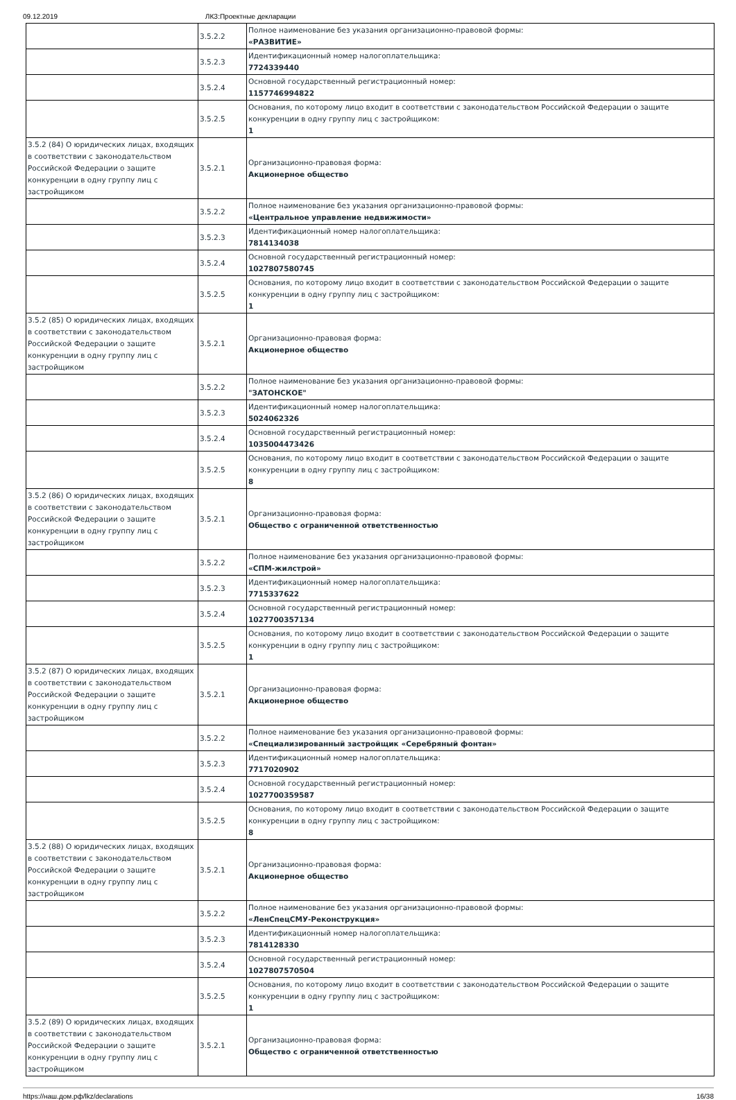09.12.2019 ЛКЗ:Проектные декларации
| | 3.5.2.2 | Полное наименование без указания организационно-правовой формы: «РАЗВИТИЕ» |
| | 3.5.2.3 | Идентификационный номер налогоплательщика: 7724339440 |
| | 3.5.2.4 | Основной государственный регистрационный номер: 1157746994822 |
| | 3.5.2.5 | Основания, по которому лицо входит в соответствии с законодательством Российской Федерации о защите конкуренции в одну группу лиц с застройщиком: 1 |
| 3.5.2 (84) О юридических лицах, входящих в соответствии с законодательством Российской Федерации о защите конкуренции в одну группу лиц с застройщиком | 3.5.2.1 | Организационно-правовая форма: Акционерное общество |
| | 3.5.2.2 | Полное наименование без указания организационно-правовой формы: «Центральное управление недвижимости» |
| | 3.5.2.3 | Идентификационный номер налогоплательщика: 7814134038 |
| | 3.5.2.4 | Основной государственный регистрационный номер: 1027807580745 |
| | 3.5.2.5 | Основания, по которому лицо входит в соответствии с законодательством Российской Федерации о защите конкуренции в одну группу лиц с застройщиком: 1 |
| 3.5.2 (85) О юридических лицах, входящих в соответствии с законодательством Российской Федерации о защите конкуренции в одну группу лиц с застройщиком | 3.5.2.1 | Организационно-правовая форма: Акционерное общество |
| | 3.5.2.2 | Полное наименование без указания организационно-правовой формы: "ЗАТОНСКОЕ" |
| | 3.5.2.3 | Идентификационный номер налогоплательщика: 5024062326 |
| | 3.5.2.4 | Основной государственный регистрационный номер: 1035004473426 |
| | 3.5.2.5 | Основания, по которому лицо входит в соответствии с законодательством Российской Федерации о защите конкуренции в одну группу лиц с застройщиком: 8 |
| 3.5.2 (86) О юридических лицах, входящих в соответствии с законодательством Российской Федерации о защите конкуренции в одну группу лиц с застройщиком | 3.5.2.1 | Организационно-правовая форма: Общество с ограниченной ответственностью |
| | 3.5.2.2 | Полное наименование без указания организационно-правовой формы: «СПМ-жилстрой» |
| | 3.5.2.3 | Идентификационный номер налогоплательщика: 7715337622 |
| | 3.5.2.4 | Основной государственный регистрационный номер: 1027700357134 |
| | 3.5.2.5 | Основания, по которому лицо входит в соответствии с законодательством Российской Федерации о защите конкуренции в одну группу лиц с застройщиком: 1 |
| 3.5.2 (87) О юридических лицах, входящих в соответствии с законодательством Российской Федерации о защите конкуренции в одну группу лиц с застройщиком | 3.5.2.1 | Организационно-правовая форма: Акционерное общество |
| | 3.5.2.2 | Полное наименование без указания организационно-правовой формы: «Специализированный застройщик «Серебряный фонтан» |
| | 3.5.2.3 | Идентификационный номер налогоплательщика: 7717020902 |
| | 3.5.2.4 | Основной государственный регистрационный номер: 1027700359587 |
| | 3.5.2.5 | Основания, по которому лицо входит в соответствии с законодательством Российской Федерации о защите конкуренции в одну группу лиц с застройщиком: 8 |
| 3.5.2 (88) О юридических лицах, входящих в соответствии с законодательством Российской Федерации о защите конкуренции в одну группу лиц с застройщиком | 3.5.2.1 | Организационно-правовая форма: Акционерное общество |
| | 3.5.2.2 | Полное наименование без указания организационно-правовой формы: «ЛенСпецСМУ-Реконструкция» |
| | 3.5.2.3 | Идентификационный номер налогоплательщика: 7814128330 |
| | 3.5.2.4 | Основной государственный регистрационный номер: 1027807570504 |
| | 3.5.2.5 | Основания, по которому лицо входит в соответствии с законодательством Российской Федерации о защите конкуренции в одну группу лиц с застройщиком: 1 |
| 3.5.2 (89) О юридических лицах, входящих в соответствии с законодательством Российской Федерации о защите конкуренции в одну группу лиц с застройщиком | 3.5.2.1 | Организационно-правовая форма: Общество с ограниченной ответственностью |
https://наш.дом.рф/lkz/declarations 16/38